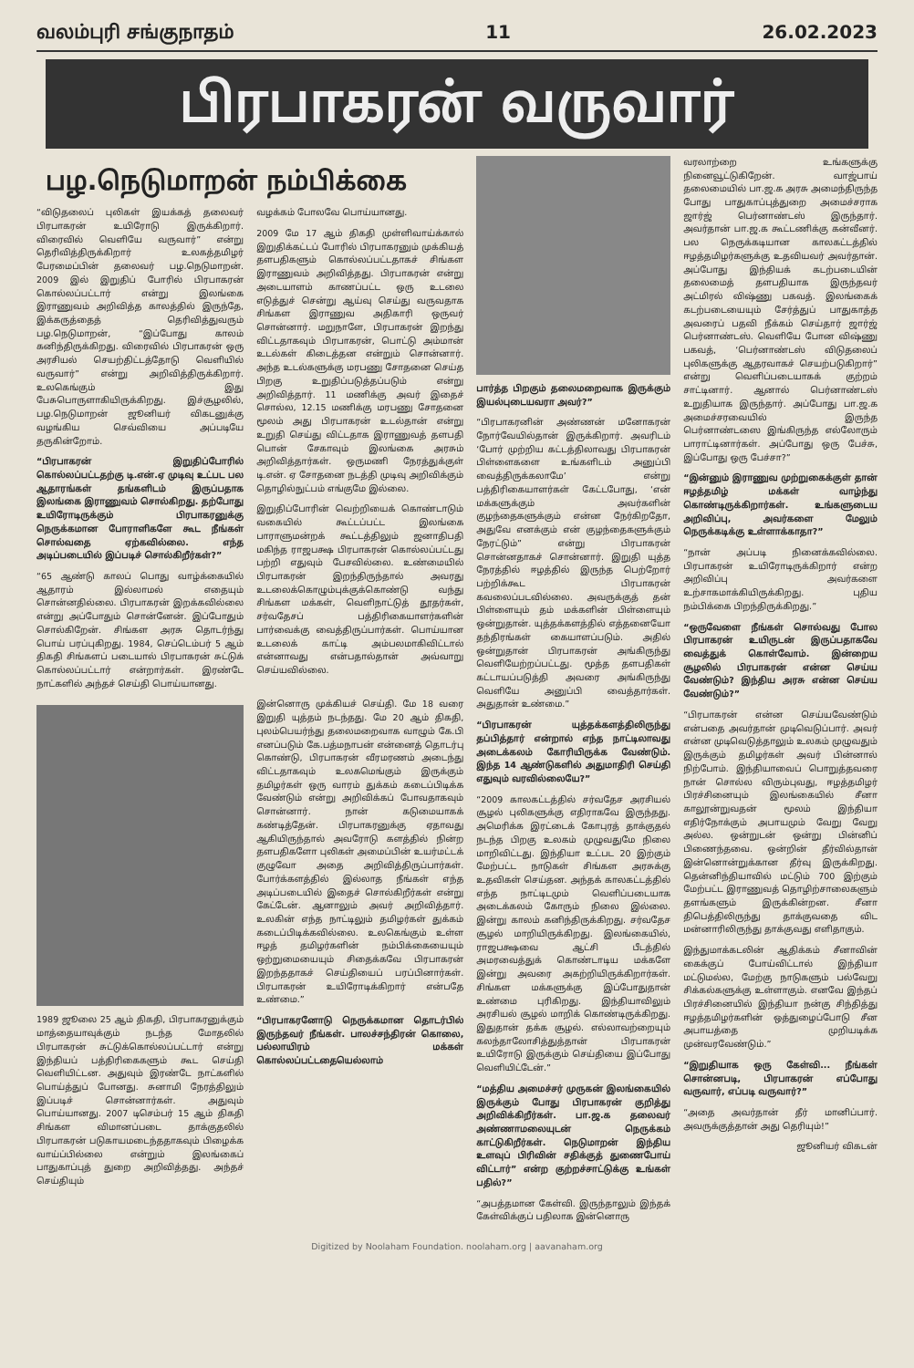வலம்புரி சங்குநாதம் 11 26.02.2023
பிரபாகரன் வருவார்
பழ.நெடுமாறன் நம்பிக்கை
“விடுதலைப் புலிகள் இயக்கத் தலைவர் பிரபாகரன் உயிரோடு இருக்கிறார். விரைவில் வெளியே வருவார்” என்று தெரிவித்திருக்கிறார் உலகத்தமிழர் பேரமைப்பின் தலைவர் பழ.நெடுமாறன். 2009 இல் இறுதிப் போரில் பிரபாகரன் கொல்லப்பட்டார் என்று இலங்கை இராணுவம் அறிவித்த காலத்தில் இருந்தே, இக்கருத்தைத் தெரிவித்துவரும் பழ.நெடுமாறன், “இப்போது காலம் கனிந்திருக்கிறது. விரைவில் பிரபாகரன் ஒரு அரசியல் செயற்திட்டத்தோடு வெளியில் வருவார்” என்று அறிவித்திருக்கிறார். உலகெங்கும் இது பேசுபொருளாகியிருக்கிறது. இச்சூழலில், பழ.நெடுமாறன் ஜூனியர் விகடனுக்கு வழங்கிய செவ்வியை அப்படியே தருகின்றோம்.
“பிரபாகரன் இறுதிப்போரில் கொல்லப்பட்டதற்கு டி.என்.ஏ முடிவு உட்பட பல ஆதாரங்கள் தங்களிடம் இருப்பதாக இலங்கை இராணுவம் சொல்கிறது. தற்போது உயிரோடிருக்கும் பிரபாகரனுக்கு நெருக்கமான போராளிகளே கூட நீங்கள் சொல்வதை ஏற்கவில்லை. எந்த அடிப்படையில் இப்படிச் சொல்கிறீர்கள்?”
“65 ஆண்டு காலப் பொது வாழ்க்கையில் ஆதாரம் இல்லாமல் எதையும் சொன்னதில்லை. பிரபாகரன் இறக்கவில்லை என்று அப்போதும் சொன்னேன். இப்போதும் சொல்கிறேன். சிங்கள அரசு தொடர்ந்து பொய் பரப்புகிறது. 1984, செப்டெம்பர் 5 ஆம் திகதி சிங்களப் படையால் பிரபாகரன் சுட்டுக் கொல்லப்பட்டார் என்றார்கள். இரண்டே நாட்களில் அந்தச் செய்தி பொய்யானது.
வழக்கம் போலவே பொய்யானது.
2009 மே 17 ஆம் திகதி முள்ளிவாய்க்கால் இறுதிக்கட்டப் போரில் பிரபாகரனும் முக்கியத் தளபதிகளும் கொல்லப்பட்டதாகச் சிங்கள இராணுவம் அறிவித்தது. பிரபாகரன் என்று அடையாளம் காணப்பட்ட ஒரு உடலை எடுத்துச் சென்று ஆய்வு செய்து வருவதாக சிங்கள இராணுவ அதிகாரி ஒருவர் சொன்னார். மறுநாளே, பிரபாகரன் இறந்து விட்டதாகவும் பிரபாகரன், பொட்டு அம்மான் உடல்கள் கிடைத்தன என்றும் சொன்னார். அந்த உடல்களுக்கு மரபணு சோதனை செய்த பிறகு உறுதிப்படுத்தப்படும் என்று அறிவித்தார். 11 மணிக்கு அவர் இதைச் சொல்ல, 12.15 மணிக்கு மரபணு சோதனை மூலம் அது பிரபாகரன் உடல்தான் என்று உறுதி செய்து விட்டதாக இராணுவத் தளபதி பொன் சேகாவும் இலங்கை அரசும் அறிவித்தார்கள். ஒருமணி நேரத்துக்குள் டி.என். ஏ சோதனை நடத்தி முடிவு அறிவிக்கும் தொழில்நுட்பம் எங்குமே இல்லை.
இறுதிப்போரின் வெற்றியைக் கொண்டாடும் வகையில் கூட்டப்பட்ட இலங்கை பாராளுமன்றக் கூட்டத்திலும் ஜனாதிபதி மகிந்த ராஜபக்ஷ பிரபாகரன் கொல்லப்பட்டது பற்றி எதுவும் பேசவில்லை. உண்மையில் பிரபாகரன் இறந்திருந்தால் அவரது உடலைக்கொழும்புக்குக்கொண்டு வந்து சிங்கள மக்கள், வெளிநாட்டுத் தூதர்கள், சர்வதேசப் பத்திரிகையாளர்களின் பார்வைக்கு வைத்திருப்பார்கள். பொய்யான உடலைக் காட்டி அம்பலமாகிவிட்டால் என்னாவது என்பதால்தான் அவ்வாறு செய்யவில்லை.
1989 ஜூலை 25 ஆம் திகதி, பிரபாகரனுக்கும் மாத்தையாவுக்கும் நடந்த மோதலில் பிரபாகரன் சுட்டுக்கொல்லப்பட்டார் என்று இந்தியப் பத்திரிகைகளும் கூட செய்தி வெளியிட்டன. அதுவும் இரண்டே நாட்களில் பொய்த்துப் போனது. சுனாமி நேரத்திலும் இப்படிச் சொன்னார்கள். அதுவும் பொய்யானது. 2007 டிசெம்பர் 15 ஆம் திகதி சிங்கள விமானப்படை தாக்குதலில் பிரபாகரன் படுகாயமடைந்ததாகவும் பிழைக்க வாய்ப்பில்லை என்றும் இலங்கைப் பாதுகாப்புத் துறை அறிவித்தது. அந்தச் செய்தியும்
இன்னொரு முக்கியச் செய்தி. மே 18 வரை இறுதி யுத்தம் நடந்தது. மே 20 ஆம் திகதி, புலம்பெயர்ந்து தலைமறைவாக வாழும் கே.பி எனப்படும் கே.பத்மநாபன் என்னைத் தொடர்பு கொண்டு, பிரபாகரன் வீரமரணம் அடைந்து விட்டதாகவும் உலகமெங்கும் இருக்கும் தமிழர்கள் ஒரு வாரம் துக்கம் கடைப்பிடிக்க வேண்டும் என்று அறிவிக்கப் போவதாகவும் சொன்னார். நான் கடுமையாகக் கண்டித்தேன். பிரபாகரனுக்கு ஏதாவது ஆகியிருந்தால் அவரோடு களத்தில் நின்ற தளபதிகளோ புலிகள் அமைப்பின் உயர்மட்டக் குழுவோ அதை அறிவித்திருப்பார்கள். போர்க்களத்தில் இல்லாத நீங்கள் எந்த அடிப்படையில் இதைச் சொல்கிறீர்கள் என்று கேட்டேன். ஆனாலும் அவர் அறிவித்தார். உலகின் எந்த நாட்டிலும் தமிழர்கள் துக்கம் கடைப்பிடிக்கவில்லை. உலகெங்கும் உள்ள ஈழத் தமிழர்களின் நம்பிக்கையையும் ஒற்றுமையையும் சிதைக்கவே பிரபாகரன் இறந்ததாகச் செய்தியைப் பரப்பினார்கள். பிரபாகரன் உயிரோடிக்கிறார் என்பதே உண்மை.”
“பிரபாகரனோடு நெருக்கமான தொடர்பில் இருந்தவர் நீங்கள். பாலச்சந்திரன் கொலை, பல்லாயிரம் மக்கள் கொல்லப்பட்டதையெல்லாம்
பார்த்த பிறகும் தலைமறைவாக இருக்கும் இயல்புடையவரா அவர்?”
“பிரபாகரனின் அண்ணன் மனோகரன் நோர்வேயில்தான் இருக்கிறார். அவரிடம் ‘போர் முற்றிய கட்டத்திலாவது பிரபாகரன் பிள்ளைகளை உங்களிடம் அனுப்பி வைத்திருக்கலாமே’ என்று பத்திரிகையாளர்கள் கேட்டபோது, ‘என் மக்களுக்கும் அவர்களின் குழந்தைகளுக்கும் என்ன நேர்கிறதோ, அதுவே எனக்கும் என் குழந்தைகளுக்கும் நேரட்டும்” என்று பிரபாகரன் சொன்னதாகச் சொன்னார். இறுதி யுத்த நேரத்தில் ஈழத்தில் இருந்த பெற்றோர் பற்றிக்கூட பிரபாகரன் கவலைப்படவில்லை. அவருக்குத் தன் பிள்ளையும் தம் மக்களின் பிள்ளையும் ஒன்றுதான். யுத்தக்களத்தில் எத்தனையோ தந்திரங்கள் கையாளப்படும். அதில் ஒன்றுதான் பிரபாகரன் அங்கிருந்து வெளியேற்றப்பட்டது. மூத்த தளபதிகள் கட்டாயப்படுத்தி அவரை அங்கிருந்து வெளியே அனுப்பி வைத்தார்கள். அதுதான் உண்மை.”
“பிரபாகரன் யுத்தக்களத்திலிருந்து தப்பித்தார் என்றால் எந்த நாட்டிலாவது அடைக்கலம் கோரியிருக்க வேண்டும். இந்த 14 ஆண்டுகளில் அதுமாதிரி செய்தி எதுவும் வரவில்லையே?”
“2009 காலகட்டத்தில் சர்வதேச அரசியல் சூழல் புலிகளுக்கு எதிராகவே இருந்தது. அமெரிக்க இரட்டைக் கோபுரத் தாக்குதல் நடந்த பிறகு உலகம் முழுவதுமே நிலை மாறிவிட்டது. இந்தியா உட்பட 20 இற்கும் மேற்பட்ட நாடுகள் சிங்கள அரசுக்கு உதவிகள் செய்தன. அந்தக் காலகட்டத்தில் எந்த நாட்டிடமும் வெளிப்படையாக அடைக்கலம் கோரும் நிலை இல்லை. இன்று காலம் கனிந்திருக்கிறது. சர்வதேச சூழல் மாறியிருக்கிறது. இலங்கையில், ராஜபக்ஷவை ஆட்சி பீடத்தில் அமரவைத்துக் கொண்டாடிய மக்களே இன்று அவரை அகற்றியிருக்கிறார்கள். சிங்கள மக்களுக்கு இப்போதுதான் உண்மை புரிகிறது. இந்தியாவிலும் அரசியல் சூழல் மாறிக் கொண்டிருக்கிறது. இதுதான் தக்க சூழல். எல்லாவற்றையும் கலந்தாலோசித்துத்தான் பிரபாகரன் உயிரோடு இருக்கும் செய்தியை இப்போது வெளியிட்டேன்.”
“மத்திய அமைச்சர் முருகன் இலங்கையில் இருக்கும் போது பிரபாகரன் குறித்து அறிவிக்கிறீர்கள். பா.ஜ.க தலைவர் அண்ணாமலையுடன் நெருக்கம் காட்டுகிறீர்கள். நெடுமாறன் இந்திய உளவுப் பிரிவின் சதிக்குத் துணைபோய் விட்டார்” என்ற குற்றச்சாட்டுக்கு உங்கள் பதில்?”
“அபத்தமான கேள்வி. இருந்தாலும் இந்தக் கேள்விக்குப் பதிலாக இன்னொரு
வரலாற்றை உங்களுக்கு நினைவூட்டுகிறேன். வாஜ்பாய் தலைமையில் பா.ஜ.க அரசு அமைந்திருந்த போது பாதுகாப்புத்துறை அமைச்சராக ஜார்ஜ் பெர்னாண்டஸ் இருந்தார். அவர்தான் பா.ஜ.க கூட்டணிக்கு கன்வீனர். பல நெருக்கடியான காலகட்டத்தில் ஈழத்தமிழர்களுக்கு உதவியவர் அவர்தான். அப்போது இந்தியக் கடற்படையின் தலைமைத் தளபதியாக இருந்தவர் அட்மிரல் விஷ்ணு பகவத். இலங்கைக் கடற்படையையும் சேர்த்துப் பாதுகாத்த அவரைப் பதவி நீக்கம் செய்தார் ஜார்ஜ் பெர்னாண்டஸ். வெளியே போன விஷ்ணு பகவத், ‘பெர்னாண்டஸ் விடுதலைப் புலிகளுக்கு ஆதரவாகச் செயற்படுகிறார்” என்று வெளிப்படையாகக் குற்றம் சாட்டினார். ஆனால் பெர்னாண்டஸ் உறுதியாக இருந்தார். அப்போது பா.ஜ.க அமைச்சரவையில் இருந்த பெர்னாண்டஸை இங்கிருந்த எல்லோரும் பாராட்டினார்கள். அப்போது ஒரு பேச்சு, இப்போது ஒரு பேச்சா?”
“இன்னும் இராணுவ முற்றுகைக்குள் தான் ஈழத்தமிழ் மக்கள் வாழ்ந்து கொண்டிருக்கிறார்கள். உங்களுடைய அறிவிப்பு, அவர்களை மேலும் நெருக்கடிக்கு உள்ளாக்காதா?”
“நான் அப்படி நினைக்கவில்லை. பிரபாகரன் உயிரோடிருக்கிறார் என்ற அறிவிப்பு அவர்களை உற்சாகமாக்கியிருக்கிறது. புதிய நம்பிக்கை பிறந்திருக்கிறது.”
“ஒருவேளை நீங்கள் சொல்வது போல பிரபாகரன் உயிருடன் இருப்பதாகவே வைத்துக் கொள்வோம். இன்றைய சூழலில் பிரபாகரன் என்ன செய்ய வேண்டும்? இந்திய அரசு என்ன செய்ய வேண்டும்?”
“பிரபாகரன் என்ன செய்யவேண்டும் என்பதை அவர்தான் முடிவெடுப்பார். அவர் என்ன முடிவெடுத்தாலும் உலகம் முழுவதும் இருக்கும் தமிழர்கள் அவர் பின்னால் நிற்போம். இந்தியாவைப் பொறுத்தவரை நான் சொல்ல விரும்புவது, ஈழத்தமிழர் பிரச்சினையும் இலங்கையில் சீனா காலூன்றுவதன் மூலம் இந்தியா எதிர்நோக்கும் அபாயமும் வேறு வேறு அல்ல. ஒன்றுடன் ஒன்று பின்னிப் பிணைந்தவை. ஒன்றின் தீர்வில்தான் இன்னொன்றுக்கான தீர்வு இருக்கிறது. தென்னிந்தியாவில் மட்டும் 700 இற்கும் மேற்பட்ட இராணுவத் தொழிற்சாலைகளும் தளங்களும் இருக்கின்றன. சீனா திபெத்திலிருந்து தாக்குவதை விட மன்னாரிலிருந்து தாக்குவது எளிதாகும்.
இந்துமாக்கடலின் ஆதிக்கம் சீனாவின் கைக்குப் போய்விட்டால் இந்தியா மட்டுமல்ல, மேற்கு நாடுகளும் பல்வேறு சிக்கல்களுக்கு உள்ளாகும். எனவே இந்தப் பிரச்சினையில் இந்தியா நன்கு சிந்தித்து ஈழத்தமிழர்களின் ஒத்துழைப்போடு சீன அபாயத்தை முறியடிக்க முன்வரவேண்டும்.”
“இறுதியாக ஒரு கேள்வி... நீங்கள் சொன்னபடி, பிரபாகரன் எப்போது வருவார், எப்படி வருவார்?”
“அதை அவர்தான் தீர் மானிப்பார். அவருக்குத்தான் அது தெரியும்!”
ஜூனியர் விகடன்
Digitized by Noolaham Foundation. noolaham.org | aavanaham.org